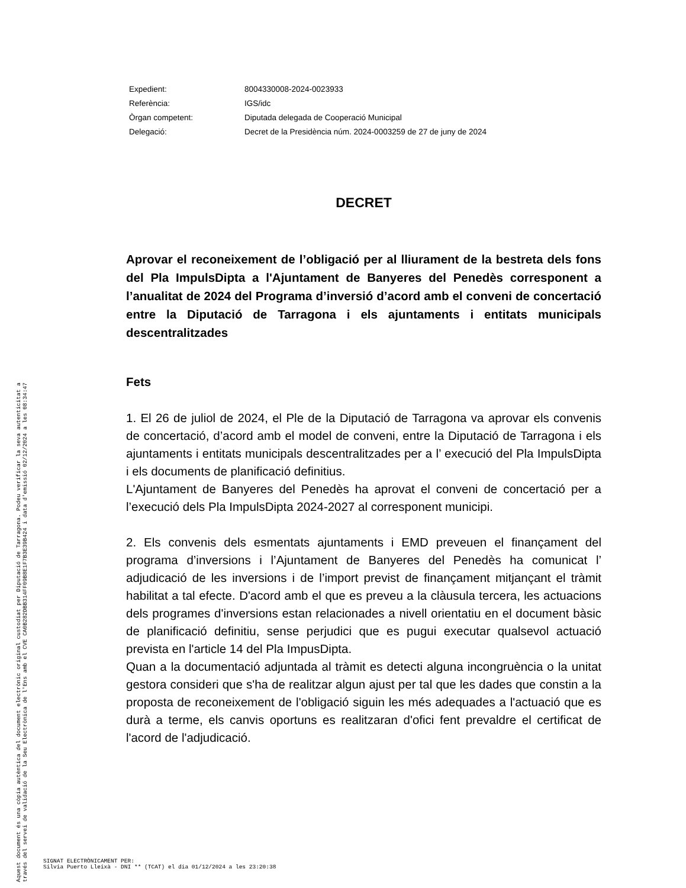Aquest document és una còpia autèntica del document electrònic original custodiat per Diputació de Tarragona. Podeu verificar la seva autenticitat a
través del servei de validació de la Seu Electrònica de l'Ens amb el CVE CA0B282DBB314FF09B8E1F7B3E39B424 i data d'emissió 02/12/2024 a les 08:34:47
| Expedient: | 8004330008-2024-0023933 |
| Referència: | IGS/idc |
| Òrgan competent: | Diputada delegada de Cooperació Municipal |
| Delegació: | Decret de la Presidència núm. 2024-0003259 de 27 de juny de 2024 |
DECRET
Aprovar el reconeixement de l’obligació per al lliurament de la bestreta dels fons del Pla ImpulsDipta a l'Ajuntament de Banyeres del Penedès corresponent a l’anualitat de 2024 del Programa d’inversió d’acord amb el conveni de concertació entre la Diputació de Tarragona i els ajuntaments i entitats municipals descentralitzades
Fets
1. El 26 de juliol de 2024, el Ple de la Diputació de Tarragona va aprovar els convenis de concertació, d’acord amb el model de conveni, entre la Diputació de Tarragona i els ajuntaments i entitats municipals descentralitzades per a l’ execució del Pla ImpulsDipta i els documents de planificació definitius.
L'Ajuntament de Banyeres del Penedès ha aprovat el conveni de concertació per a l’execució dels Pla ImpulsDipta 2024-2027 al corresponent municipi.
2. Els convenis dels esmentats ajuntaments i EMD preveuen el finançament del programa d’inversions i l’Ajuntament de Banyeres del Penedès ha comunicat l’ adjudicació de les inversions i de l’import previst de finançament mitjançant el tràmit habilitat a tal efecte. D'acord amb el que es preveu a la clàusula tercera, les actuacions dels programes d'inversions estan relacionades a nivell orientatiu en el document bàsic de planificació definitiu, sense perjudici que es pugui executar qualsevol actuació prevista en l'article 14 del Pla ImpusDipta.
Quan a la documentació adjuntada al tràmit es detecti alguna incongruència o la unitat gestora consideri que s'ha de realitzar algun ajust per tal que les dades que constin a la proposta de reconeixement de l'obligació siguin les més adequades a l'actuació que es durà a terme, els canvis oportuns es realitzaran d'ofici fent prevaldre el certificat de l'acord de l'adjudicació.
SIGNAT ELECTRÒNICAMENT PER:
Silvia Puerto Lleixà - DNI ** (TCAT) el dia 01/12/2024 a les 23:20:38